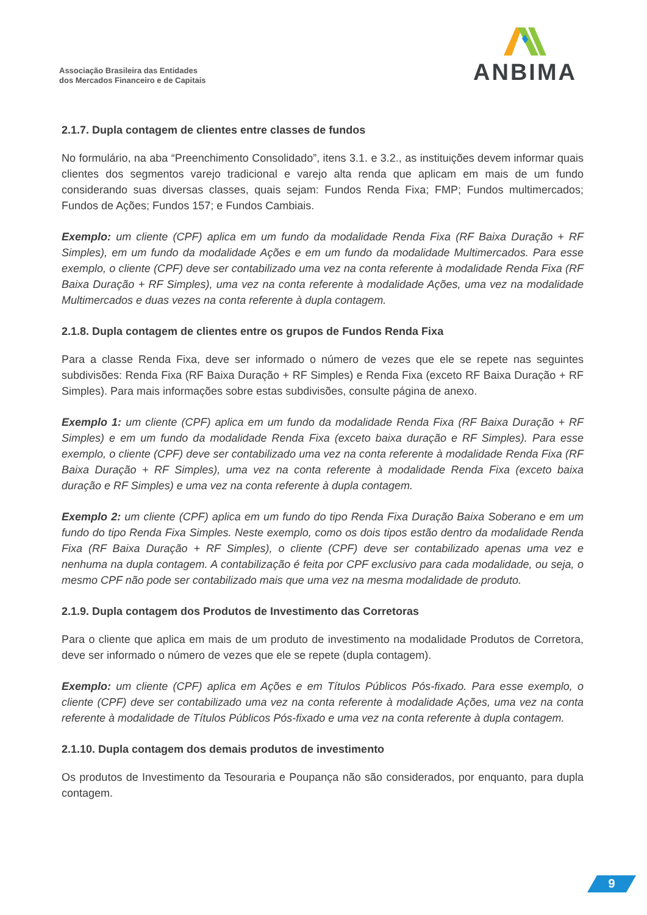Associação Brasileira das Entidades
dos Mercados Financeiro e de Capitais
ANBIMA
2.1.7. Dupla contagem de clientes entre classes de fundos
No formulário, na aba “Preenchimento Consolidado”, itens 3.1. e 3.2., as instituições devem informar quais clientes dos segmentos varejo tradicional e varejo alta renda que aplicam em mais de um fundo considerando suas diversas classes, quais sejam: Fundos Renda Fixa; FMP; Fundos multimercados; Fundos de Ações; Fundos 157; e Fundos Cambiais.
Exemplo: um cliente (CPF) aplica em um fundo da modalidade Renda Fixa (RF Baixa Duração + RF Simples), em um fundo da modalidade Ações e em um fundo da modalidade Multimercados. Para esse exemplo, o cliente (CPF) deve ser contabilizado uma vez na conta referente à modalidade Renda Fixa (RF Baixa Duração + RF Simples), uma vez na conta referente à modalidade Ações, uma vez na modalidade Multimercados e duas vezes na conta referente à dupla contagem.
2.1.8. Dupla contagem de clientes entre os grupos de Fundos Renda Fixa
Para a classe Renda Fixa, deve ser informado o número de vezes que ele se repete nas seguintes subdivisões: Renda Fixa (RF Baixa Duração + RF Simples) e Renda Fixa (exceto RF Baixa Duração + RF Simples). Para mais informações sobre estas subdivisões, consulte página de anexo.
Exemplo 1: um cliente (CPF) aplica em um fundo da modalidade Renda Fixa (RF Baixa Duração + RF Simples) e em um fundo da modalidade Renda Fixa (exceto baixa duração e RF Simples). Para esse exemplo, o cliente (CPF) deve ser contabilizado uma vez na conta referente à modalidade Renda Fixa (RF Baixa Duração + RF Simples), uma vez na conta referente à modalidade Renda Fixa (exceto baixa duração e RF Simples) e uma vez na conta referente à dupla contagem.
Exemplo 2: um cliente (CPF) aplica em um fundo do tipo Renda Fixa Duração Baixa Soberano e em um fundo do tipo Renda Fixa Simples. Neste exemplo, como os dois tipos estão dentro da modalidade Renda Fixa (RF Baixa Duração + RF Simples), o cliente (CPF) deve ser contabilizado apenas uma vez e nenhuma na dupla contagem. A contabilização é feita por CPF exclusivo para cada modalidade, ou seja, o mesmo CPF não pode ser contabilizado mais que uma vez na mesma modalidade de produto.
2.1.9. Dupla contagem dos Produtos de Investimento das Corretoras
Para o cliente que aplica em mais de um produto de investimento na modalidade Produtos de Corretora, deve ser informado o número de vezes que ele se repete (dupla contagem).
Exemplo: um cliente (CPF) aplica em Ações e em Títulos Públicos Pós-fixado. Para esse exemplo, o cliente (CPF) deve ser contabilizado uma vez na conta referente à modalidade Ações, uma vez na conta referente à modalidade de Títulos Públicos Pós-fixado e uma vez na conta referente à dupla contagem.
2.1.10. Dupla contagem dos demais produtos de investimento
Os produtos de Investimento da Tesouraria e Poupança não são considerados, por enquanto, para dupla contagem.
9